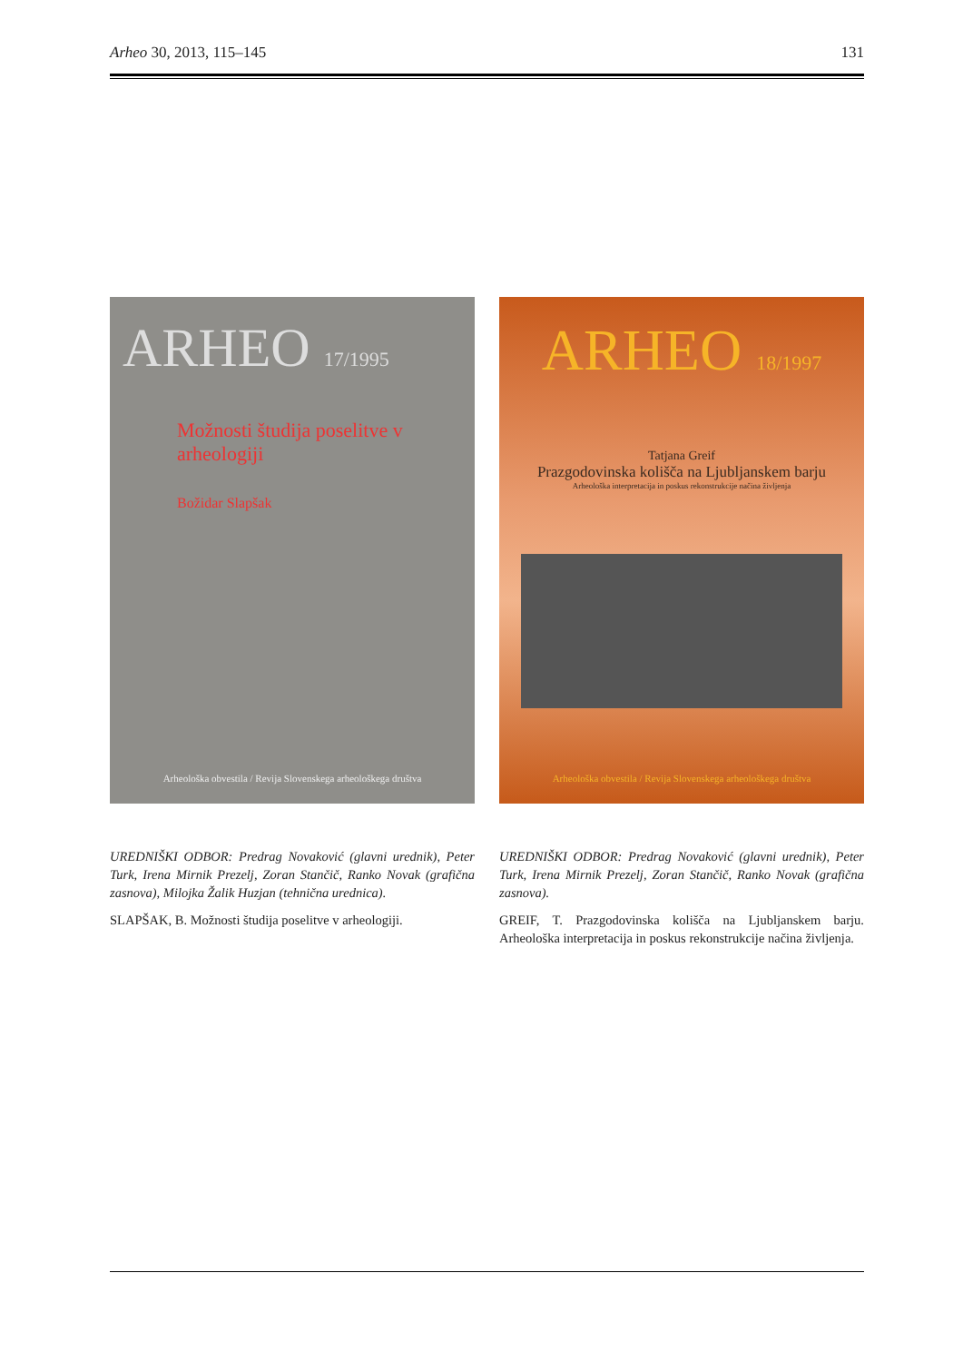Arheo 30, 2013, 115–145 131
ARHEO 17/1995
Možnosti študija poselitve v arheologiji
Božidar Slapšak
Arheološka obvestila / Revija Slovenskega arheološkega društva
UREDNIŠKI ODBOR: Predrag Novaković (glavni urednik), Peter Turk, Irena Mirnik Prezelj, Zoran Stančič, Ranko Novak (grafična zasnova), Milojka Žalik Huzjan (tehnična urednica).
SLAPŠAK, B. Možnosti študija poselitve v arheologiji.
ARHEO 18/1997
Tatjana Greif
Prazgodovinska kolišča na Ljubljanskem barju
Arheološka interpretacija in poskus rekonstrukcije načina življenja
Arheološka obvestila / Revija Slovenskega arheološkega društva
UREDNIŠKI ODBOR: Predrag Novaković (glavni urednik), Peter Turk, Irena Mirnik Prezelj, Zoran Stančič, Ranko Novak (grafična zasnova).
GREIF, T. Prazgodovinska kolišča na Ljubljanskem barju. Arheološka interpretacija in poskus rekonstrukcije načina življenja.